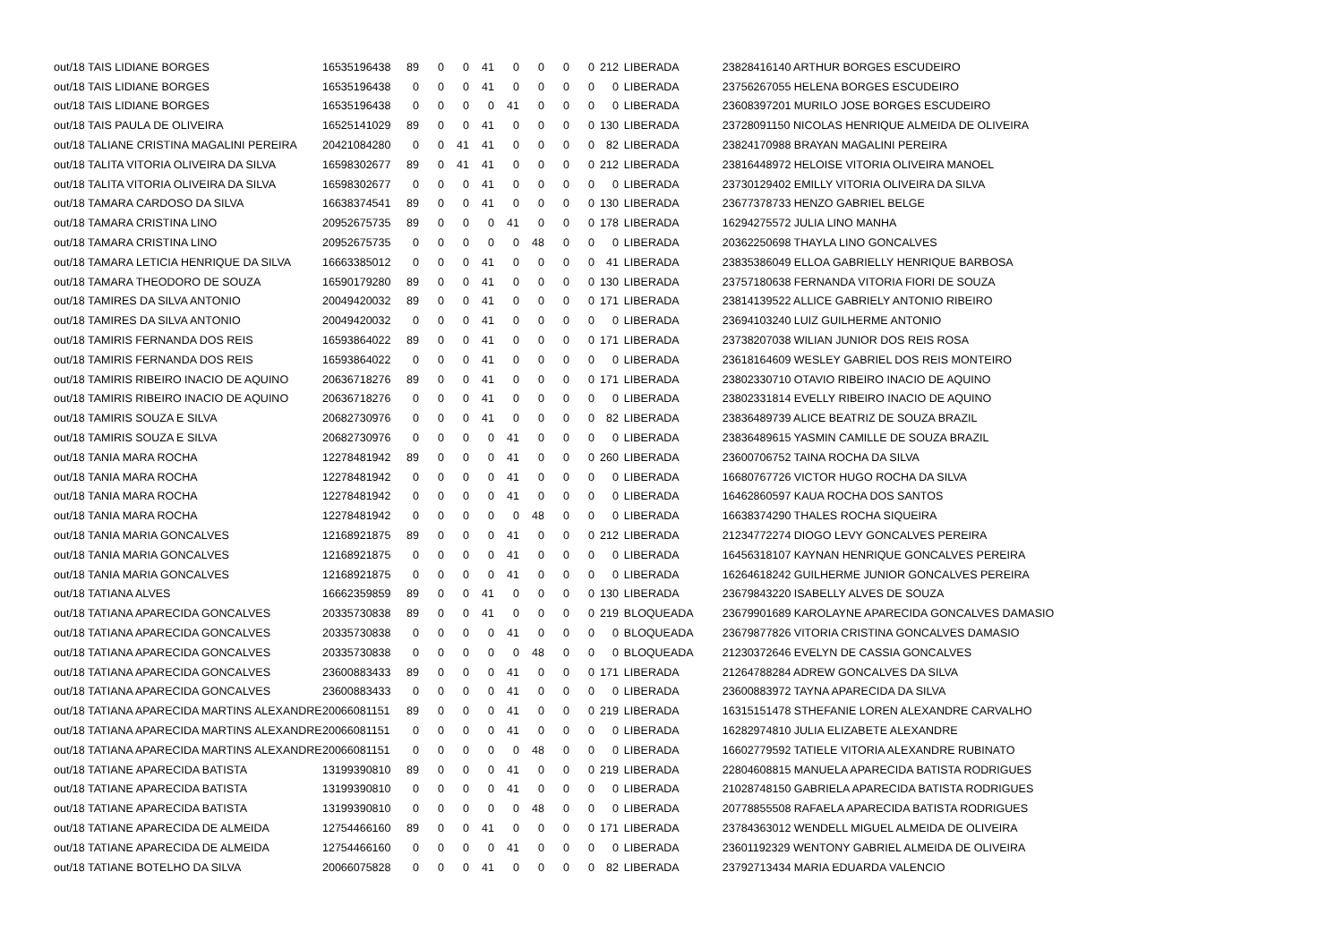| out/18 TAIS LIDIANE BORGES | 16535196438 | 89 | 0 | 0 | 41 | 0 | 0 | 0 | 0 | 212 | LIBERADA | 23828416140 ARTHUR BORGES ESCUDEIRO |
| out/18 TAIS LIDIANE BORGES | 16535196438 | 0 | 0 | 0 | 41 | 0 | 0 | 0 | 0 | 0 | LIBERADA | 23756267055 HELENA BORGES ESCUDEIRO |
| out/18 TAIS LIDIANE BORGES | 16535196438 | 0 | 0 | 0 | 0 | 41 | 0 | 0 | 0 | 0 | LIBERADA | 23608397201 MURILO JOSE BORGES ESCUDEIRO |
| out/18 TAIS PAULA DE OLIVEIRA | 16525141029 | 89 | 0 | 0 | 41 | 0 | 0 | 0 | 0 | 130 | LIBERADA | 23728091150 NICOLAS HENRIQUE ALMEIDA DE OLIVEIRA |
| out/18 TALIANE CRISTINA MAGALINI PEREIRA | 20421084280 | 0 | 0 | 41 | 41 | 0 | 0 | 0 | 0 | 82 | LIBERADA | 23824170988 BRAYAN MAGALINI PEREIRA |
| out/18 TALITA VITORIA OLIVEIRA DA SILVA | 16598302677 | 89 | 0 | 41 | 41 | 0 | 0 | 0 | 0 | 212 | LIBERADA | 23816448972 HELOISE VITORIA OLIVEIRA MANOEL |
| out/18 TALITA VITORIA OLIVEIRA DA SILVA | 16598302677 | 0 | 0 | 0 | 41 | 0 | 0 | 0 | 0 | 0 | LIBERADA | 23730129402 EMILLY VITORIA OLIVEIRA DA SILVA |
| out/18 TAMARA CARDOSO DA SILVA | 16638374541 | 89 | 0 | 0 | 41 | 0 | 0 | 0 | 0 | 130 | LIBERADA | 23677378733 HENZO GABRIEL BELGE |
| out/18 TAMARA CRISTINA LINO | 20952675735 | 89 | 0 | 0 | 0 | 41 | 0 | 0 | 0 | 178 | LIBERADA | 16294275572 JULIA LINO MANHA |
| out/18 TAMARA CRISTINA LINO | 20952675735 | 0 | 0 | 0 | 0 | 0 | 48 | 0 | 0 | 0 | LIBERADA | 20362250698 THAYLA LINO GONCALVES |
| out/18 TAMARA LETICIA HENRIQUE DA SILVA | 16663385012 | 0 | 0 | 0 | 41 | 0 | 0 | 0 | 0 | 41 | LIBERADA | 23835386049 ELLOA GABRIELLY HENRIQUE BARBOSA |
| out/18 TAMARA THEODORO DE SOUZA | 16590179280 | 89 | 0 | 0 | 41 | 0 | 0 | 0 | 0 | 130 | LIBERADA | 23757180638 FERNANDA VITORIA FIORI DE SOUZA |
| out/18 TAMIRES DA SILVA ANTONIO | 20049420032 | 89 | 0 | 0 | 41 | 0 | 0 | 0 | 0 | 171 | LIBERADA | 23814139522 ALLICE GABRIELY ANTONIO RIBEIRO |
| out/18 TAMIRES DA SILVA ANTONIO | 20049420032 | 0 | 0 | 0 | 41 | 0 | 0 | 0 | 0 | 0 | LIBERADA | 23694103240 LUIZ GUILHERME ANTONIO |
| out/18 TAMIRIS FERNANDA DOS REIS | 16593864022 | 89 | 0 | 0 | 41 | 0 | 0 | 0 | 0 | 171 | LIBERADA | 23738207038 WILIAN JUNIOR DOS REIS ROSA |
| out/18 TAMIRIS FERNANDA DOS REIS | 16593864022 | 0 | 0 | 0 | 41 | 0 | 0 | 0 | 0 | 0 | LIBERADA | 23618164609 WESLEY GABRIEL DOS REIS MONTEIRO |
| out/18 TAMIRIS RIBEIRO INACIO DE AQUINO | 20636718276 | 89 | 0 | 0 | 41 | 0 | 0 | 0 | 0 | 171 | LIBERADA | 23802330710 OTAVIO RIBEIRO INACIO DE AQUINO |
| out/18 TAMIRIS RIBEIRO INACIO DE AQUINO | 20636718276 | 0 | 0 | 0 | 41 | 0 | 0 | 0 | 0 | 0 | LIBERADA | 23802331814 EVELLY RIBEIRO INACIO DE AQUINO |
| out/18 TAMIRIS SOUZA E SILVA | 20682730976 | 0 | 0 | 0 | 41 | 0 | 0 | 0 | 0 | 82 | LIBERADA | 23836489739 ALICE BEATRIZ DE SOUZA BRAZIL |
| out/18 TAMIRIS SOUZA E SILVA | 20682730976 | 0 | 0 | 0 | 0 | 41 | 0 | 0 | 0 | 0 | LIBERADA | 23836489615 YASMIN CAMILLE DE SOUZA BRAZIL |
| out/18 TANIA MARA ROCHA | 12278481942 | 89 | 0 | 0 | 0 | 41 | 0 | 0 | 0 | 260 | LIBERADA | 23600706752 TAINA ROCHA DA SILVA |
| out/18 TANIA MARA ROCHA | 12278481942 | 0 | 0 | 0 | 0 | 41 | 0 | 0 | 0 | 0 | LIBERADA | 16680767726 VICTOR HUGO ROCHA DA SILVA |
| out/18 TANIA MARA ROCHA | 12278481942 | 0 | 0 | 0 | 0 | 41 | 0 | 0 | 0 | 0 | LIBERADA | 16462860597 KAUA ROCHA DOS SANTOS |
| out/18 TANIA MARA ROCHA | 12278481942 | 0 | 0 | 0 | 0 | 0 | 48 | 0 | 0 | 0 | LIBERADA | 16638374290 THALES ROCHA SIQUEIRA |
| out/18 TANIA MARIA GONCALVES | 12168921875 | 89 | 0 | 0 | 0 | 41 | 0 | 0 | 0 | 212 | LIBERADA | 21234772274 DIOGO LEVY GONCALVES PEREIRA |
| out/18 TANIA MARIA GONCALVES | 12168921875 | 0 | 0 | 0 | 0 | 41 | 0 | 0 | 0 | 0 | LIBERADA | 16456318107 KAYNAN HENRIQUE GONCALVES PEREIRA |
| out/18 TANIA MARIA GONCALVES | 12168921875 | 0 | 0 | 0 | 0 | 41 | 0 | 0 | 0 | 0 | LIBERADA | 16264618242 GUILHERME JUNIOR GONCALVES PEREIRA |
| out/18 TATIANA ALVES | 16662359859 | 89 | 0 | 0 | 41 | 0 | 0 | 0 | 0 | 130 | LIBERADA | 23679843220 ISABELLY ALVES DE SOUZA |
| out/18 TATIANA APARECIDA GONCALVES | 20335730838 | 89 | 0 | 0 | 41 | 0 | 0 | 0 | 0 | 219 | BLOQUEADA | 23679901689 KAROLAYNE APARECIDA GONCALVES DAMASIO |
| out/18 TATIANA APARECIDA GONCALVES | 20335730838 | 0 | 0 | 0 | 0 | 41 | 0 | 0 | 0 | 0 | BLOQUEADA | 23679877826 VITORIA CRISTINA GONCALVES DAMASIO |
| out/18 TATIANA APARECIDA GONCALVES | 20335730838 | 0 | 0 | 0 | 0 | 0 | 48 | 0 | 0 | 0 | BLOQUEADA | 21230372646 EVELYN DE CASSIA GONCALVES |
| out/18 TATIANA APARECIDA GONCALVES | 23600883433 | 89 | 0 | 0 | 0 | 41 | 0 | 0 | 0 | 171 | LIBERADA | 21264788284 ADREW GONCALVES DA SILVA |
| out/18 TATIANA APARECIDA GONCALVES | 23600883433 | 0 | 0 | 0 | 0 | 41 | 0 | 0 | 0 | 0 | LIBERADA | 23600883972 TAYNA APARECIDA DA SILVA |
| out/18 TATIANA APARECIDA MARTINS ALEXANDRE | 20066081151 | 89 | 0 | 0 | 0 | 41 | 0 | 0 | 0 | 219 | LIBERADA | 16315151478 STHEFANIE LOREN ALEXANDRE CARVALHO |
| out/18 TATIANA APARECIDA MARTINS ALEXANDRE | 20066081151 | 0 | 0 | 0 | 0 | 41 | 0 | 0 | 0 | 0 | LIBERADA | 16282974810 JULIA ELIZABETE ALEXANDRE |
| out/18 TATIANA APARECIDA MARTINS ALEXANDRE | 20066081151 | 0 | 0 | 0 | 0 | 0 | 48 | 0 | 0 | 0 | LIBERADA | 16602779592 TATIELE VITORIA ALEXANDRE RUBINATO |
| out/18 TATIANE APARECIDA BATISTA | 13199390810 | 89 | 0 | 0 | 0 | 41 | 0 | 0 | 0 | 219 | LIBERADA | 22804608815 MANUELA APARECIDA BATISTA RODRIGUES |
| out/18 TATIANE APARECIDA BATISTA | 13199390810 | 0 | 0 | 0 | 0 | 41 | 0 | 0 | 0 | 0 | LIBERADA | 21028748150 GABRIELA APARECIDA BATISTA RODRIGUES |
| out/18 TATIANE APARECIDA BATISTA | 13199390810 | 0 | 0 | 0 | 0 | 0 | 48 | 0 | 0 | 0 | LIBERADA | 20778855508 RAFAELA APARECIDA BATISTA RODRIGUES |
| out/18 TATIANE APARECIDA DE ALMEIDA | 12754466160 | 89 | 0 | 0 | 41 | 0 | 0 | 0 | 0 | 171 | LIBERADA | 23784363012 WENDELL MIGUEL ALMEIDA DE OLIVEIRA |
| out/18 TATIANE APARECIDA DE ALMEIDA | 12754466160 | 0 | 0 | 0 | 0 | 41 | 0 | 0 | 0 | 0 | LIBERADA | 23601192329 WENTONY GABRIEL ALMEIDA DE OLIVEIRA |
| out/18 TATIANE BOTELHO DA SILVA | 20066075828 | 0 | 0 | 0 | 41 | 0 | 0 | 0 | 0 | 82 | LIBERADA | 23792713434 MARIA EDUARDA VALENCIO |